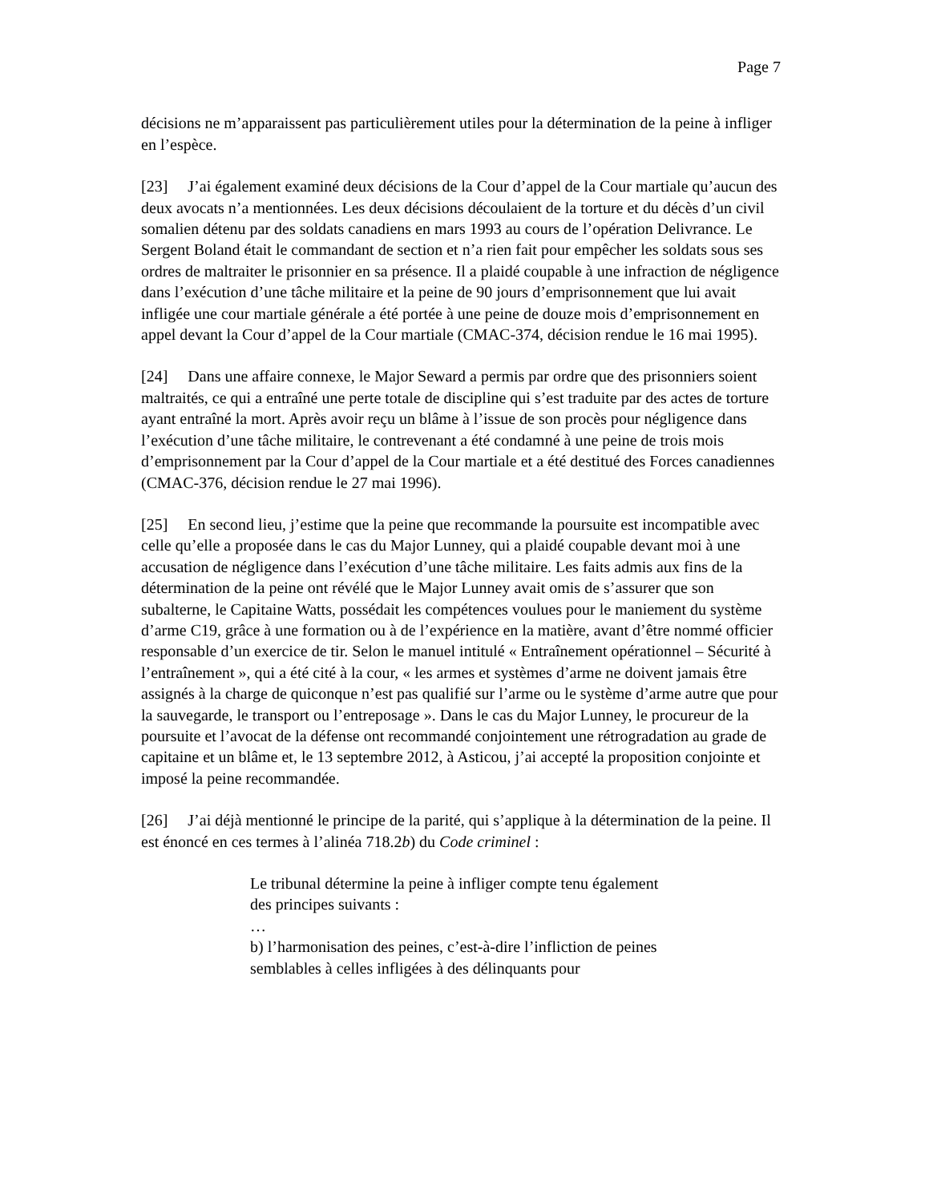Page 7
décisions ne m’apparaissent pas particulièrement utiles pour la détermination de la peine à infliger en l’espèce.
[23] J’ai également examiné deux décisions de la Cour d’appel de la Cour martiale qu’aucun des deux avocats n’a mentionnées. Les deux décisions découlaient de la torture et du décès d’un civil somalien détenu par des soldats canadiens en mars 1993 au cours de l’opération Delivrance. Le Sergent Boland était le commandant de section et n’a rien fait pour empêcher les soldats sous ses ordres de maltraiter le prisonnier en sa présence. Il a plaidé coupable à une infraction de négligence dans l’exécution d’une tâche militaire et la peine de 90 jours d’emprisonnement que lui avait infligée une cour martiale générale a été portée à une peine de douze mois d’emprisonnement en appel devant la Cour d’appel de la Cour martiale (CMAC-374, décision rendue le 16 mai 1995).
[24] Dans une affaire connexe, le Major Seward a permis par ordre que des prisonniers soient maltraités, ce qui a entraîné une perte totale de discipline qui s’est traduite par des actes de torture ayant entraîné la mort. Après avoir reçu un blâme à l’issue de son procès pour négligence dans l’exécution d’une tâche militaire, le contrevenant a été condamné à une peine de trois mois d’emprisonnement par la Cour d’appel de la Cour martiale et a été destitué des Forces canadiennes (CMAC-376, décision rendue le 27 mai 1996).
[25] En second lieu, j’estime que la peine que recommande la poursuite est incompatible avec celle qu’elle a proposée dans le cas du Major Lunney, qui a plaidé coupable devant moi à une accusation de négligence dans l’exécution d’une tâche militaire. Les faits admis aux fins de la détermination de la peine ont révélé que le Major Lunney avait omis de s’assurer que son subalterne, le Capitaine Watts, possédait les compétences voulues pour le maniement du système d’arme C19, grâce à une formation ou à de l’expérience en la matière, avant d’être nommé officier responsable d’un exercice de tir. Selon le manuel intitulé « Entraînement opérationnel – Sécurité à l’entraînement », qui a été cité à la cour, « les armes et systèmes d’arme ne doivent jamais être assignés à la charge de quiconque n’est pas qualifié sur l’arme ou le système d’arme autre que pour la sauvegarde, le transport ou l’entreposage ». Dans le cas du Major Lunney, le procureur de la poursuite et l’avocat de la défense ont recommandé conjointement une rétrogradation au grade de capitaine et un blâme et, le 13 septembre 2012, à Asticou, j’ai accepté la proposition conjointe et imposé la peine recommandée.
[26] J’ai déjà mentionné le principe de la parité, qui s’applique à la détermination de la peine. Il est énoncé en ces termes à l’alinéa 718.2b) du Code criminel :
Le tribunal détermine la peine à infliger compte tenu également des principes suivants :
…
b) l’harmonisation des peines, c’est-à-dire l’infliction de peines semblables à celles infligées à des délinquants pour